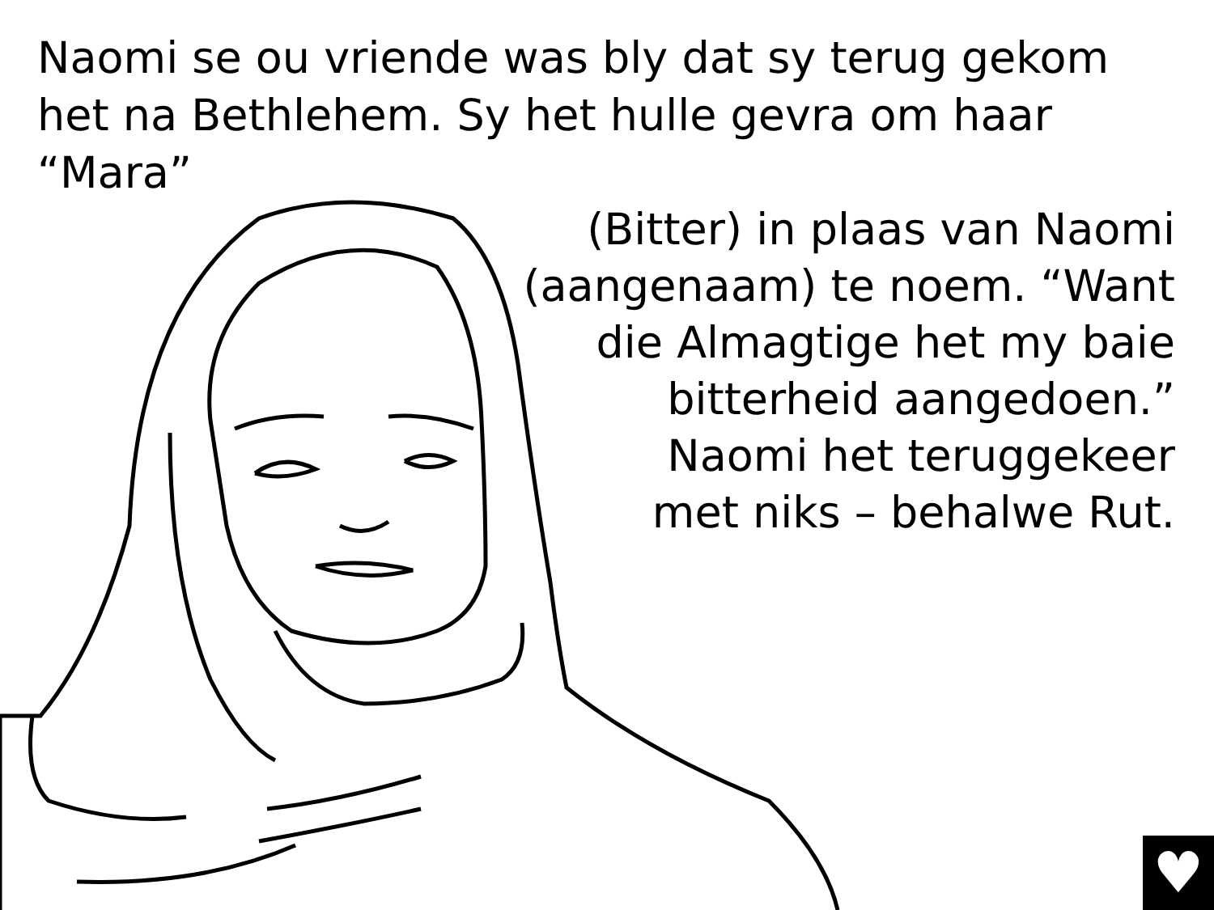Naomi se ou vriende was bly dat sy terug gekom het na Bethlehem. Sy het hulle gevra om haar “Mara”
(Bitter) in plaas van Naomi
(aangenaam) te noem. “Want
die Almagtige het my baie
bitterheid aangedoen.”
Naomi het teruggekeer
met niks – behalwe Rut.
♥